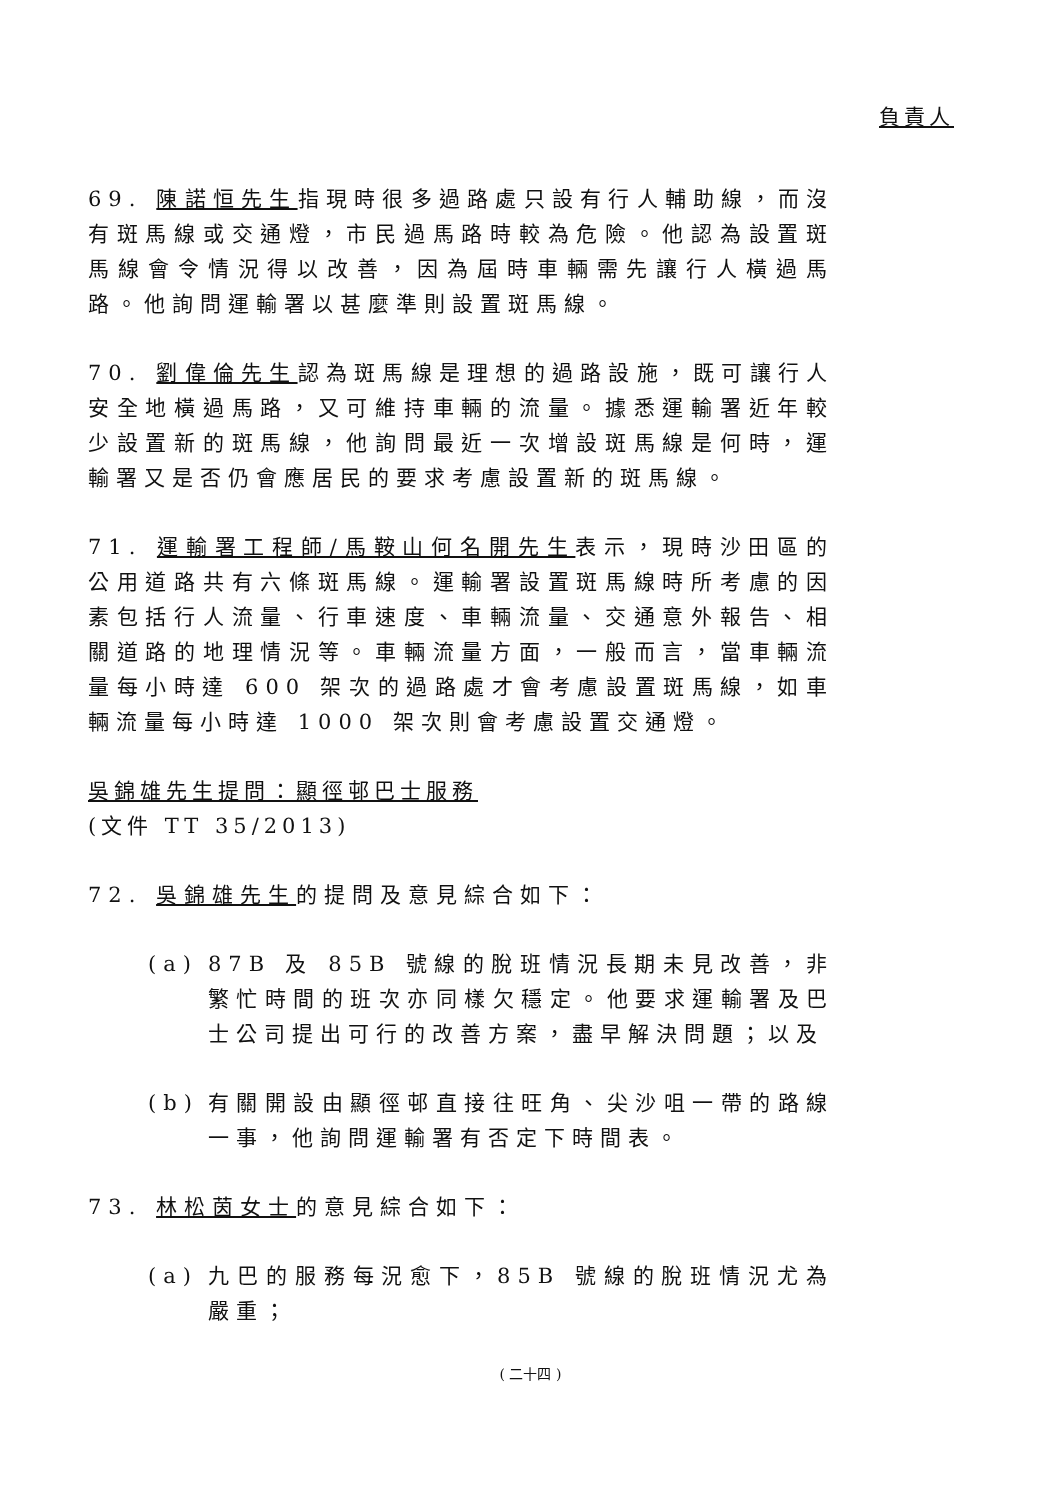負責人
69. 陳諾恒先生指現時很多過路處只設有行人輔助線，而沒有斑馬線或交通燈，市民過馬路時較為危險。他認為設置斑馬線會令情況得以改善，因為屆時車輛需先讓行人橫過馬路。他詢問運輸署以甚麼準則設置斑馬線。
70. 劉偉倫先生認為斑馬線是理想的過路設施，既可讓行人安全地橫過馬路，又可維持車輛的流量。據悉運輸署近年較少設置新的斑馬線，他詢問最近一次增設斑馬線是何時，運輸署又是否仍會應居民的要求考慮設置新的斑馬線。
71. 運輸署工程師/馬鞍山何名開先生表示，現時沙田區的公用道路共有六條斑馬線。運輸署設置斑馬線時所考慮的因素包括行人流量、行車速度、車輛流量、交通意外報告、相關道路的地理情況等。車輛流量方面，一般而言，當車輛流量每小時達 600 架次的過路處才會考慮設置斑馬線，如車輛流量每小時達 1000 架次則會考慮設置交通燈。
吳錦雄先生提問：顯徑邨巴士服務
(文件 TT 35/2013)
72. 吳錦雄先生的提問及意見綜合如下：
(a) 87B 及 85B 號線的脫班情況長期未見改善，非繁忙時間的班次亦同樣欠穩定。他要求運輸署及巴士公司提出可行的改善方案，盡早解決問題；以及
(b) 有關開設由顯徑邨直接往旺角、尖沙咀一帶的路線一事，他詢問運輸署有否定下時間表。
73. 林松茵女士的意見綜合如下：
(a) 九巴的服務每況愈下，85B 號線的脫班情況尤為嚴重；
( 二十四 )